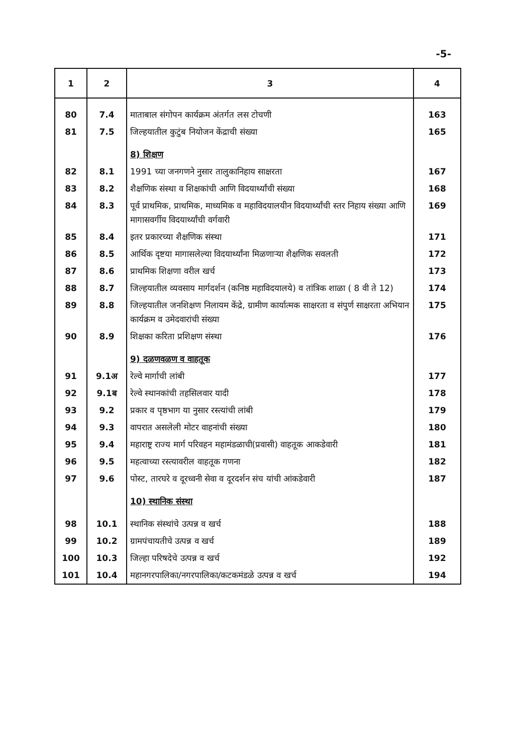-5-
| 1 | 2 | 3 | 4 |
| --- | --- | --- | --- |
| 80 | 7.4 | माताबाल संगोपन कार्यक्रम अंतर्गत लस टोचणी | 163 |
| 81 | 7.5 | जिल्हयातील कुटुंब नियोजन केंद्राची संख्या | 165 |
| | | 8) शिक्षण | |
| 82 | 8.1 | 1991 च्या जनगणने नुसार तालुकानिहाय साक्षरता | 167 |
| 83 | 8.2 | शैक्षणिक संस्था व शिक्षकांची आणि विदयार्थ्यांची संख्या | 168 |
| 84 | 8.3 | पूर्व प्राथमिक, प्राथमिक, माध्यमिक व महाविदयालयीन विदयार्थ्यांची स्तर निहाय संख्या आणि मागासवर्गीय विदयार्थ्यांची वर्गवारी | 169 |
| 85 | 8.4 | इतर प्रकारच्या शैक्षणिक संस्था | 171 |
| 86 | 8.5 | आर्थिक दृष्टया मागासलेल्या विदयार्थ्यांना मिळणाऱ्या शैक्षणिक सवलती | 172 |
| 87 | 8.6 | प्राथमिक शिक्षणा वरील खर्च | 173 |
| 88 | 8.7 | जिल्हयातील व्यवसाय मार्गदर्शन (कनिष्ठ महाविदयालये) व तांत्रिक शाळा ( 8 वी ते 12) | 174 |
| 89 | 8.8 | जिल्हयातील जनशिक्षण निलायम केंद्रे, ग्रामीण कार्यात्मक साक्षरता व संपुर्ण साक्षरता अभियान कार्यक्रम व उमेदवारांची संख्या | 175 |
| 90 | 8.9 | शिक्षका करिता प्रशिक्षण संस्था | 176 |
| | | 9) दळणवळण व वाहतूक | |
| 91 | 9.1अ | रेल्वे मार्गाची लांबी | 177 |
| 92 | 9.1ब | रेल्वे स्थानकांची तहसिलवार यादी | 178 |
| 93 | 9.2 | प्रकार व पृष्ठभाग या नुसार रस्त्यांची लांबी | 179 |
| 94 | 9.3 | वापरात असलेली मोटर वाहनांची संख्या | 180 |
| 95 | 9.4 | महाराष्ट्र राज्य मार्ग परिवहन महामंडळाची(प्रवासी) वाहतूक आकडेवारी | 181 |
| 96 | 9.5 | महत्वाच्या रस्त्यावरील वाहतूक गणना | 182 |
| 97 | 9.6 | पोस्ट, तारघरे व दूरध्वनी सेवा व दूरदर्शन संच यांची आंकडेवारी | 187 |
| | | 10) स्थानिक संस्था | |
| 98 | 10.1 | स्थानिक संस्थांचे उत्पन्न व खर्च | 188 |
| 99 | 10.2 | ग्रामपंचायतीचे उत्पन्न व खर्च | 189 |
| 100 | 10.3 | जिल्हा परिषदेचे उत्पन्न व खर्च | 192 |
| 101 | 10.4 | महानगरपालिका/नगरपालिका/कटकमंडळे उत्पन्न व खर्च | 194 |